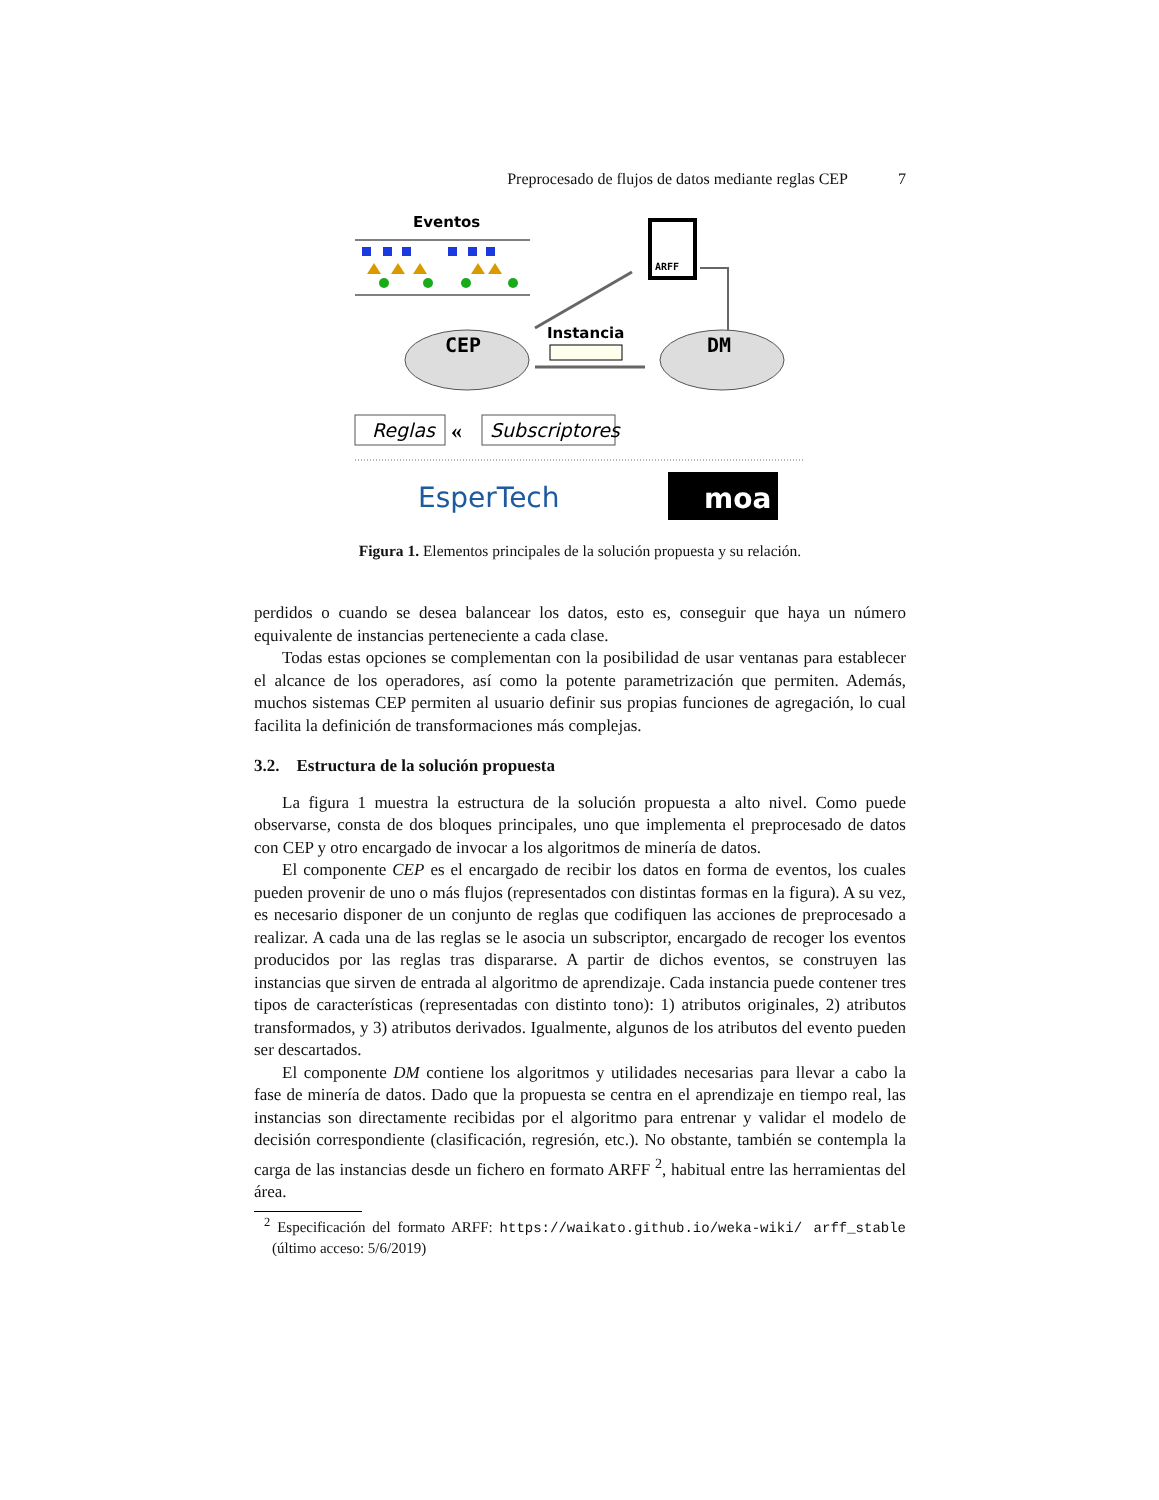Preprocesado de flujos de datos mediante reglas CEP 7
Eventos
CEP
DM
ARFF
Instancia
Reglas
«
Subscriptores
EsperTech
moa
Figura 1. Elementos principales de la solución propuesta y su relación.
perdidos o cuando se desea balancear los datos, esto es, conseguir que haya un número equivalente de instancias perteneciente a cada clase.
Todas estas opciones se complementan con la posibilidad de usar ventanas para establecer el alcance de los operadores, así como la potente parametrización que permiten. Además, muchos sistemas CEP permiten al usuario definir sus propias funciones de agregación, lo cual facilita la definición de transformaciones más complejas.
3.2. Estructura de la solución propuesta
La figura 1 muestra la estructura de la solución propuesta a alto nivel. Como puede observarse, consta de dos bloques principales, uno que implementa el preprocesado de datos con CEP y otro encargado de invocar a los algoritmos de minería de datos.
El componente CEP es el encargado de recibir los datos en forma de eventos, los cuales pueden provenir de uno o más flujos (representados con distintas formas en la figura). A su vez, es necesario disponer de un conjunto de reglas que codifiquen las acciones de preprocesado a realizar. A cada una de las reglas se le asocia un subscriptor, encargado de recoger los eventos producidos por las reglas tras dispararse. A partir de dichos eventos, se construyen las instancias que sirven de entrada al algoritmo de aprendizaje. Cada instancia puede contener tres tipos de características (representadas con distinto tono): 1) atributos originales, 2) atributos transformados, y 3) atributos derivados. Igualmente, algunos de los atributos del evento pueden ser descartados.
El componente DM contiene los algoritmos y utilidades necesarias para llevar a cabo la fase de minería de datos. Dado que la propuesta se centra en el aprendizaje en tiempo real, las instancias son directamente recibidas por el algoritmo para entrenar y validar el modelo de decisión correspondiente (clasificación, regresión, etc.). No obstante, también se contempla la carga de las instancias desde un fichero en formato ARFF <sup>2</sup>, habitual entre las herramientas del área.
<sup>2</sup> Especificación del formato ARFF: https://waikato.github.io/weka-wiki/ arff_stable (último acceso: 5/6/2019)